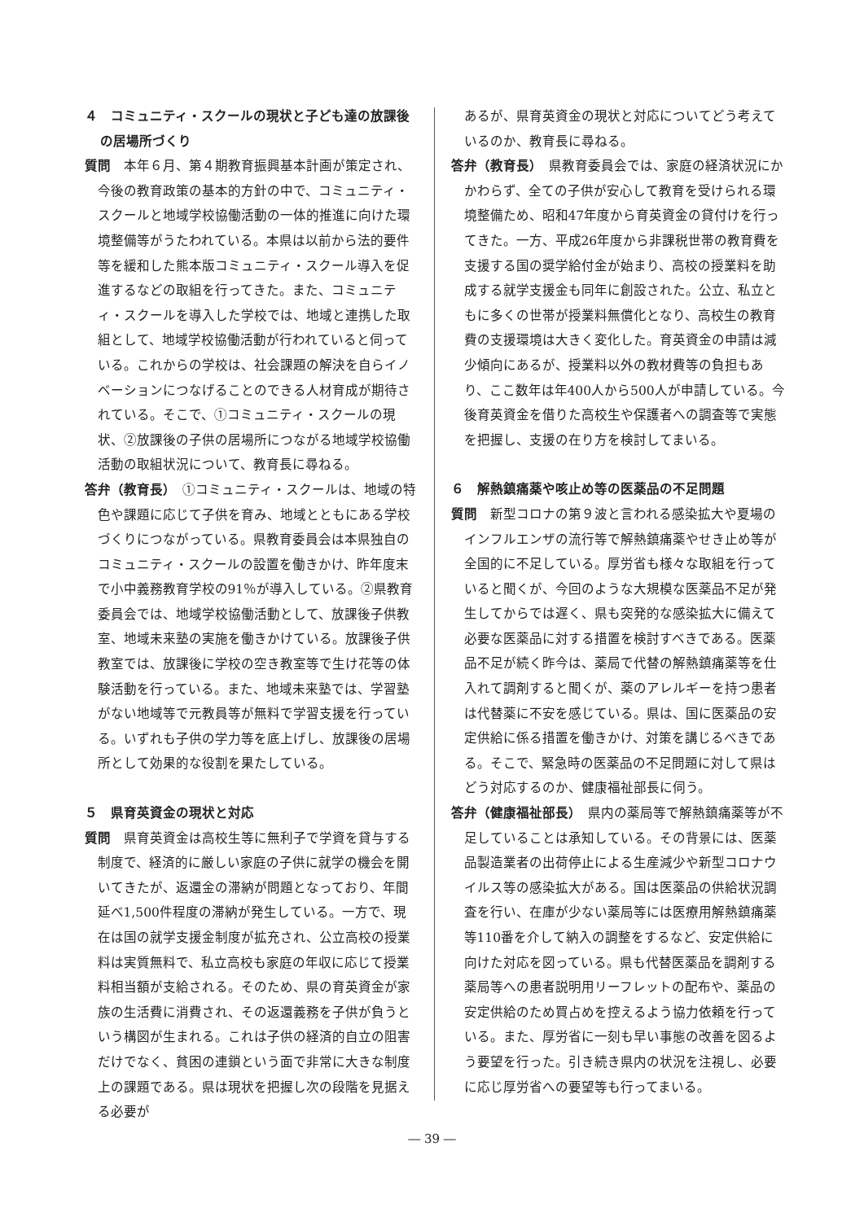４　コミュニティ・スクールの現状と子ども達の放課後の居場所づくり
質問　本年６月、第４期教育振興基本計画が策定され、今後の教育政策の基本的方針の中で、コミュニティ・スクールと地域学校協働活動の一体的推進に向けた環境整備等がうたわれている。本県は以前から法的要件等を緩和した熊本版コミュニティ・スクール導入を促進するなどの取組を行ってきた。また、コミュニティ・スクールを導入した学校では、地域と連携した取組として、地域学校協働活動が行われていると伺っている。これからの学校は、社会課題の解決を自らイノベーションにつなげることのできる人材育成が期待されている。そこで、①コミュニティ・スクールの現状、②放課後の子供の居場所につながる地域学校協働活動の取組状況について、教育長に尋ねる。
答弁（教育長）　①コミュニティ・スクールは、地域の特色や課題に応じて子供を育み、地域とともにある学校づくりにつながっている。県教育委員会は本県独自のコミュニティ・スクールの設置を働きかけ、昨年度末で小中義務教育学校の91％が導入している。②県教育委員会では、地域学校協働活動として、放課後子供教室、地域未来塾の実施を働きかけている。放課後子供教室では、放課後に学校の空き教室等で生け花等の体験活動を行っている。また、地域未来塾では、学習塾がない地域等で元教員等が無料で学習支援を行っている。いずれも子供の学力等を底上げし、放課後の居場所として効果的な役割を果たしている。
５　県育英資金の現状と対応
質問　県育英資金は高校生等に無利子で学資を貸与する制度で、経済的に厳しい家庭の子供に就学の機会を開いてきたが、返還金の滞納が問題となっており、年間延べ1,500件程度の滞納が発生している。一方で、現在は国の就学支援金制度が拡充され、公立高校の授業料は実質無料で、私立高校も家庭の年収に応じて授業料相当額が支給される。そのため、県の育英資金が家族の生活費に消費され、その返還義務を子供が負うという構図が生まれる。これは子供の経済的自立の阻害だけでなく、貧困の連鎖という面で非常に大きな制度上の課題である。県は現状を把握し次の段階を見据える必要が
あるが、県育英資金の現状と対応についてどう考えているのか、教育長に尋ねる。
答弁（教育長）　県教育委員会では、家庭の経済状況にかかわらず、全ての子供が安心して教育を受けられる環境整備ため、昭和47年度から育英資金の貸付けを行ってきた。一方、平成26年度から非課税世帯の教育費を支援する国の奨学給付金が始まり、高校の授業料を助成する就学支援金も同年に創設された。公立、私立ともに多くの世帯が授業料無償化となり、高校生の教育費の支援環境は大きく変化した。育英資金の申請は減少傾向にあるが、授業料以外の教材費等の負担もあり、ここ数年は年400人から500人が申請している。今後育英資金を借りた高校生や保護者への調査等で実態を把握し、支援の在り方を検討してまいる。
６　解熱鎮痛薬や咳止め等の医薬品の不足問題
質問　新型コロナの第９波と言われる感染拡大や夏場のインフルエンザの流行等で解熱鎮痛薬やせき止め等が全国的に不足している。厚労省も様々な取組を行っていると聞くが、今回のような大規模な医薬品不足が発生してからでは遅く、県も突発的な感染拡大に備えて必要な医薬品に対する措置を検討すべきである。医薬品不足が続く昨今は、薬局で代替の解熱鎮痛薬等を仕入れて調剤すると聞くが、薬のアレルギーを持つ患者は代替薬に不安を感じている。県は、国に医薬品の安定供給に係る措置を働きかけ、対策を講じるべきである。そこで、緊急時の医薬品の不足問題に対して県はどう対応するのか、健康福祉部長に伺う。
答弁（健康福祉部長）　県内の薬局等で解熱鎮痛薬等が不足していることは承知している。その背景には、医薬品製造業者の出荷停止による生産減少や新型コロナウイルス等の感染拡大がある。国は医薬品の供給状況調査を行い、在庫が少ない薬局等には医療用解熱鎮痛薬等110番を介して納入の調整をするなど、安定供給に向けた対応を図っている。県も代替医薬品を調剤する薬局等への患者説明用リーフレットの配布や、薬品の安定供給のため買占めを控えるよう協力依頼を行っている。また、厚労省に一刻も早い事態の改善を図るよう要望を行った。引き続き県内の状況を注視し、必要に応じ厚労省への要望等も行ってまいる。
― 39 ―